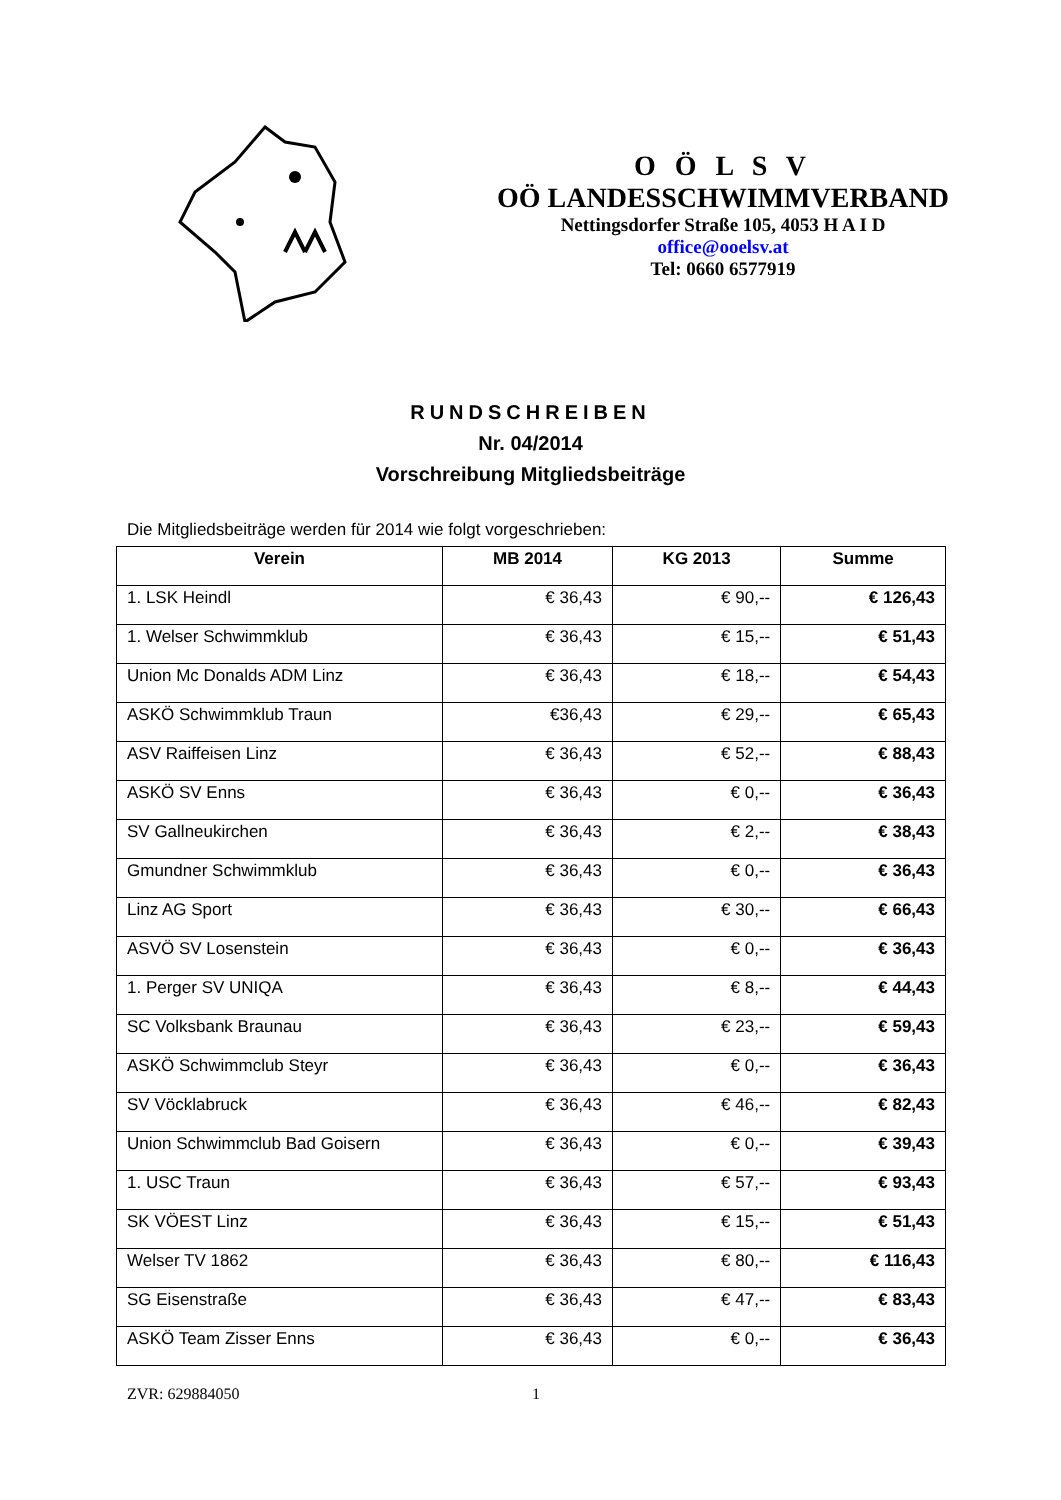O Ö L S V
OÖ LANDESSCHWIMMVERBAND
Nettingsdorfer Straße 105, 4053 H A I D
office@ooelsv.at
Tel: 0660 6577919
RUNDSCHREIBEN
Nr. 04/2014
Vorschreibung Mitgliedsbeiträge
Die Mitgliedsbeiträge werden für 2014 wie folgt vorgeschrieben:
| Verein | MB 2014 | KG 2013 | Summe |
| --- | --- | --- | --- |
| 1. LSK Heindl | € 36,43 | € 90,-- | € 126,43 |
| 1. Welser Schwimmklub | € 36,43 | € 15,-- | € 51,43 |
| Union Mc Donalds ADM Linz | € 36,43 | € 18,-- | € 54,43 |
| ASKÖ Schwimmklub Traun | €36,43 | € 29,-- | € 65,43 |
| ASV Raiffeisen Linz | € 36,43 | € 52,-- | € 88,43 |
| ASKÖ SV Enns | € 36,43 | € 0,-- | € 36,43 |
| SV Gallneukirchen | € 36,43 | € 2,-- | € 38,43 |
| Gmundner Schwimmklub | € 36,43 | € 0,-- | € 36,43 |
| Linz AG Sport | € 36,43 | € 30,-- | € 66,43 |
| ASVÖ SV Losenstein | € 36,43 | € 0,-- | € 36,43 |
| 1. Perger SV UNIQA | € 36,43 | € 8,-- | € 44,43 |
| SC Volksbank Braunau | € 36,43 | € 23,-- | € 59,43 |
| ASKÖ Schwimmclub Steyr | € 36,43 | € 0,-- | € 36,43 |
| SV Vöcklabruck | € 36,43 | € 46,-- | € 82,43 |
| Union Schwimmclub Bad Goisern | € 36,43 | € 0,-- | € 39,43 |
| 1. USC Traun | € 36,43 | € 57,-- | € 93,43 |
| SK VÖEST Linz | € 36,43 | € 15,-- | € 51,43 |
| Welser TV 1862 | € 36,43 | € 80,-- | € 116,43 |
| SG Eisenstraße | € 36,43 | € 47,-- | € 83,43 |
| ASKÖ Team Zisser Enns | € 36,43 | € 0,-- | € 36,43 |
ZVR: 629884050 1